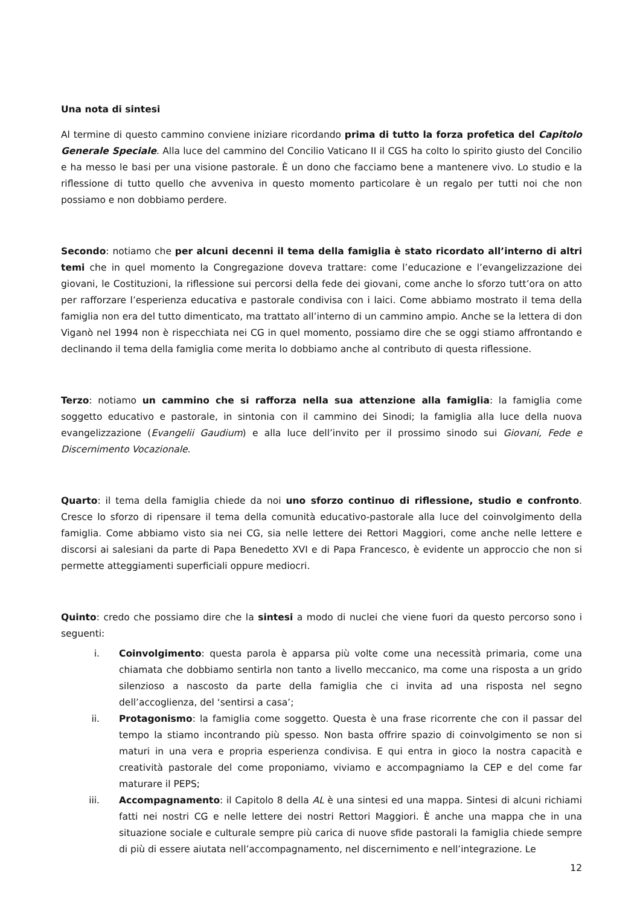Una nota di sintesi
Al termine di questo cammino conviene iniziare ricordando prima di tutto la forza profetica del Capitolo Generale Speciale. Alla luce del cammino del Concilio Vaticano II il CGS ha colto lo spirito giusto del Concilio e ha messo le basi per una visione pastorale. È un dono che facciamo bene a mantenere vivo. Lo studio e la riflessione di tutto quello che avveniva in questo momento particolare è un regalo per tutti noi che non possiamo e non dobbiamo perdere.
Secondo: notiamo che per alcuni decenni il tema della famiglia è stato ricordato all’interno di altri temi che in quel momento la Congregazione doveva trattare: come l’educazione e l’evangelizzazione dei giovani, le Costituzioni, la riflessione sui percorsi della fede dei giovani, come anche lo sforzo tutt’ora on atto per rafforzare l’esperienza educativa e pastorale condivisa con i laici. Come abbiamo mostrato il tema della famiglia non era del tutto dimenticato, ma trattato all’interno di un cammino ampio. Anche se la lettera di don Viganò nel 1994 non è rispecchiata nei CG in quel momento, possiamo dire che se oggi stiamo affrontando e declinando il tema della famiglia come merita lo dobbiamo anche al contributo di questa riflessione.
Terzo: notiamo un cammino che si rafforza nella sua attenzione alla famiglia: la famiglia come soggetto educativo e pastorale, in sintonia con il cammino dei Sinodi; la famiglia alla luce della nuova evangelizzazione (Evangelii Gaudium) e alla luce dell’invito per il prossimo sinodo sui Giovani, Fede e Discernimento Vocazionale.
Quarto: il tema della famiglia chiede da noi uno sforzo continuo di riflessione, studio e confronto. Cresce lo sforzo di ripensare il tema della comunità educativo-pastorale alla luce del coinvolgimento della famiglia. Come abbiamo visto sia nei CG, sia nelle lettere dei Rettori Maggiori, come anche nelle lettere e discorsi ai salesiani da parte di Papa Benedetto XVI e di Papa Francesco, è evidente un approccio che non si permette atteggiamenti superficiali oppure mediocri.
Quinto: credo che possiamo dire che la sintesi a modo di nuclei che viene fuori da questo percorso sono i seguenti:
i. Coinvolgimento: questa parola è apparsa più volte come una necessità primaria, come una chiamata che dobbiamo sentirla non tanto a livello meccanico, ma come una risposta a un grido silenzioso a nascosto da parte della famiglia che ci invita ad una risposta nel segno dell’accoglienza, del ‘sentirsi a casa’;
ii. Protagonismo: la famiglia come soggetto. Questa è una frase ricorrente che con il passar del tempo la stiamo incontrando più spesso. Non basta offrire spazio di coinvolgimento se non si maturi in una vera e propria esperienza condivisa. E qui entra in gioco la nostra capacità e creatività pastorale del come proponiamo, viviamo e accompagniamo la CEP e del come far maturare il PEPS;
iii. Accompagnamento: il Capitolo 8 della AL è una sintesi ed una mappa. Sintesi di alcuni richiami fatti nei nostri CG e nelle lettere dei nostri Rettori Maggiori. È anche una mappa che in una situazione sociale e culturale sempre più carica di nuove sfide pastorali la famiglia chiede sempre di più di essere aiutata nell’accompagnamento, nel discernimento e nell’integrazione. Le
12